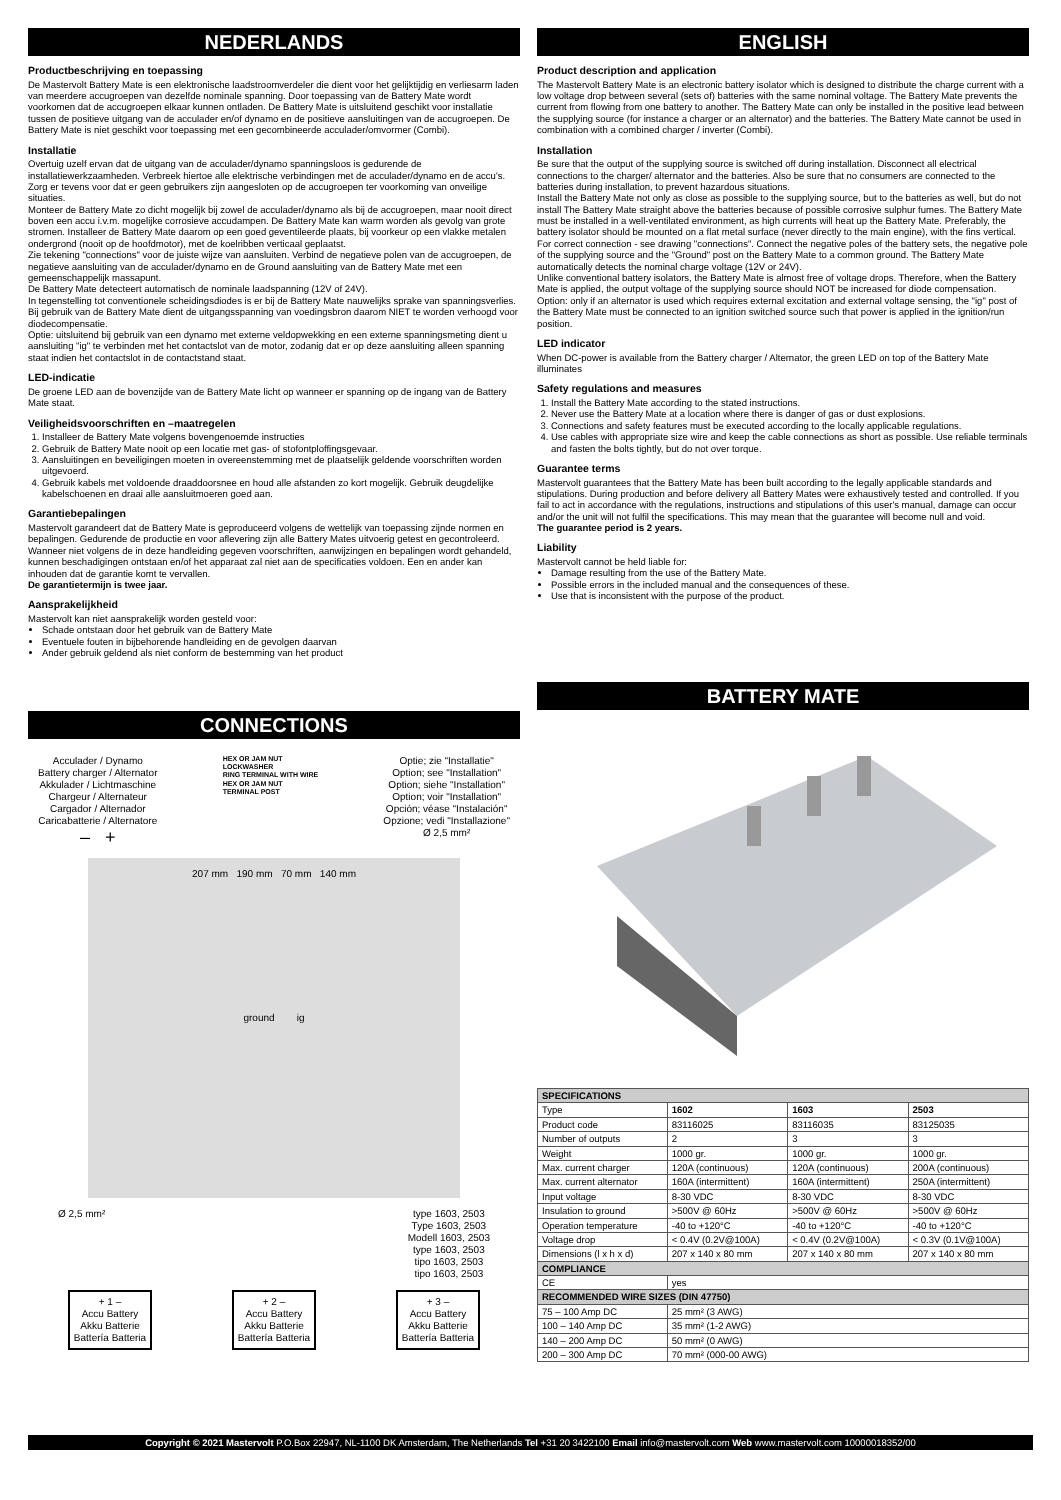NEDERLANDS
Productbeschrijving en toepassing
De Mastervolt Battery Mate is een elektronische laadstroomverdeler die dient voor het gelijktijdig en verliesarm laden van meerdere accugroepen van dezelfde nominale spanning. Door toepassing van de Battery Mate wordt voorkomen dat de accugroepen elkaar kunnen ontladen. De Battery Mate is uitsluitend geschikt voor installatie tussen de positieve uitgang van de acculader en/of dynamo en de positieve aansluitingen van de accugroepen. De Battery Mate is niet geschikt voor toepassing met een gecombineerde acculader/omvormer (Combi).
Installatie
Overtuig uzelf ervan dat de uitgang van de acculader/dynamo spanningsloos is gedurende de installatiewerkzaamheden. Verbreek hiertoe alle elektrische verbindingen met de acculader/dynamo en de accu's. Zorg er tevens voor dat er geen gebruikers zijn aangesloten op de accugroepen ter voorkoming van onveilige situaties.
Monteer de Battery Mate zo dicht mogelijk bij zowel de acculader/dynamo als bij de accugroepen, maar nooit direct boven een accu i.v.m. mogelijke corrosieve accudampen. De Battery Mate kan warm worden als gevolg van grote stromen. Installeer de Battery Mate daarom op een goed geventileerde plaats, bij voorkeur op een vlakke metalen ondergrond (nooit op de hoofdmotor), met de koelribben verticaal geplaatst.
Zie tekening "connections" voor de juiste wijze van aansluiten. Verbind de negatieve polen van de accugroepen, de negatieve aansluiting van de acculader/dynamo en de Ground aansluiting van de Battery Mate met een gemeenschappelijk massapunt.
De Battery Mate detecteert automatisch de nominale laadspanning (12V of 24V).
In tegenstelling tot conventionele scheidingsdiodes is er bij de Battery Mate nauwelijks sprake van spanningsverlies. Bij gebruik van de Battery Mate dient de uitgangsspanning van voedingsbron daarom NIET te worden verhoogd voor diodecompensatie.
Optie: uitsluitend bij gebruik van een dynamo met externe veldopwekking en een externe spanningsmeting dient u aansluiting "ig" te verbinden met het contactslot van de motor, zodanig dat er op deze aansluiting alleen spanning staat indien het contactslot in de contactstand staat.
LED-indicatie
De groene LED aan de bovenzijde van de Battery Mate licht op wanneer er spanning op de ingang van de Battery Mate staat.
Veiligheidsvoorschriften en –maatregelen
1. Installeer de Battery Mate volgens bovengenoemde instructies
2. Gebruik de Battery Mate nooit op een locatie met gas- of stofontploffingsgevaar.
3. Aansluitingen en beveiligingen moeten in overeenstemming met de plaatselijk geldende voorschriften worden uitgevoerd.
4. Gebruik kabels met voldoende draaddoorsnee en houd alle afstanden zo kort mogelijk. Gebruik deugdelijke kabelschoenen en draai alle aansluitmoeren goed aan.
Garantiebepalingen
Mastervolt garandeert dat de Battery Mate is geproduceerd volgens de wettelijk van toepassing zijnde normen en bepalingen. Gedurende de productie en voor aflevering zijn alle Battery Mates uitvoerig getest en gecontroleerd. Wanneer niet volgens de in deze handleiding gegeven voorschriften, aanwijzingen en bepalingen wordt gehandeld, kunnen beschadigingen ontstaan en/of het apparaat zal niet aan de specificaties voldoen. Een en ander kan inhouden dat de garantie komt te vervallen.
De garantietermijn is twee jaar.
Aansprakelijkheid
Mastervolt kan niet aansprakelijk worden gesteld voor:
Schade ontstaan door het gebruik van de Battery Mate
Eventuele fouten in bijbehorende handleiding en de gevolgen daarvan
Ander gebruik geldend als niet conform de bestemming van het product
CONNECTIONS
Acculader / Dynamo
Battery charger / Alternator
Akkulader / Lichtmaschine
Chargeur / Alternateur
Cargador / Alternador
Caricabatterie / Alternatore
– +
HEX OR JAM NUT
LOCKWASHER
RING TERMINAL WITH WIRE
HEX OR JAM NUT
TERMINAL POST
Optie; zie "Installatie"
Option; see "Installation"
Option; siehe "Installation"
Option; voir "Installation"
Opción; véase "Instalación"
Opzione; vedi "Installazione"
Ø 2,5 mm²
207 mm 190 mm 70 mm 140 mm
ground ig
Ø 2,5 mm² type 1603, 2503
Type 1603, 2503
Modell 1603, 2503
type 1603, 2503
tipo 1603, 2503
tipo 1603, 2503
+ 1 –
Accu Battery
Akku Batterie
Battería Batteria
+ 2 –
Accu Battery
Akku Batterie
Battería Batteria
+ 3 –
Accu Battery
Akku Batterie
Battería Batteria
ENGLISH
Product description and application
The Mastervolt Battery Mate is an electronic battery isolator which is designed to distribute the charge current with a low voltage drop between several (sets of) batteries with the same nominal voltage. The Battery Mate prevents the current from flowing from one battery to another. The Battery Mate can only be installed in the positive lead between the supplying source (for instance a charger or an alternator) and the batteries. The Battery Mate cannot be used in combination with a combined charger / inverter (Combi).
Installation
Be sure that the output of the supplying source is switched off during installation. Disconnect all electrical connections to the charger/ alternator and the batteries. Also be sure that no consumers are connected to the batteries during installation, to prevent hazardous situations.
Install the Battery Mate not only as close as possible to the supplying source, but to the batteries as well, but do not install The Battery Mate straight above the batteries because of possible corrosive sulphur fumes. The Battery Mate must be installed in a well-ventilated environment, as high currents will heat up the Battery Mate. Preferably, the battery isolator should be mounted on a flat metal surface (never directly to the main engine), with the fins vertical.
For correct connection - see drawing "connections". Connect the negative poles of the battery sets, the negative pole of the supplying source and the "Ground" post on the Battery Mate to a common ground. The Battery Mate automatically detects the nominal charge voltage (12V or 24V).
Unlike conventional battery isolators, the Battery Mate is almost free of voltage drops. Therefore, when the Battery Mate is applied, the output voltage of the supplying source should NOT be increased for diode compensation.
Option: only if an alternator is used which requires external excitation and external voltage sensing, the "ig" post of the Battery Mate must be connected to an ignition switched source such that power is applied in the ignition/run position.
LED indicator
When DC-power is available from the Battery charger / Alternator, the green LED on top of the Battery Mate illuminates
Safety regulations and measures
1. Install the Battery Mate according to the stated instructions.
2. Never use the Battery Mate at a location where there is danger of gas or dust explosions.
3. Connections and safety features must be executed according to the locally applicable regulations.
4. Use cables with appropriate size wire and keep the cable connections as short as possible. Use reliable terminals and fasten the bolts tightly, but do not over torque.
Guarantee terms
Mastervolt guarantees that the Battery Mate has been built according to the legally applicable standards and stipulations. During production and before delivery all Battery Mates were exhaustively tested and controlled. If you fail to act in accordance with the regulations, instructions and stipulations of this user's manual, damage can occur and/or the unit will not fulfil the specifications. This may mean that the guarantee will become null and void.
The guarantee period is 2 years.
Liability
Mastervolt cannot be held liable for:
Damage resulting from the use of the Battery Mate.
Possible errors in the included manual and the consequences of these.
Use that is inconsistent with the purpose of the product.
BATTERY MATE
| SPECIFICATIONS | | | |
| Type | 1602 | 1603 | 2503 |
| Product code | 83116025 | 83116035 | 83125035 |
| Number of outputs | 2 | 3 | 3 |
| Weight | 1000 gr. | 1000 gr. | 1000 gr. |
| Max. current charger | 120A (continuous) | 120A (continuous) | 200A (continuous) |
| Max. current alternator | 160A (intermittent) | 160A (intermittent) | 250A (intermittent) |
| Input voltage | 8-30 VDC | 8-30 VDC | 8-30 VDC |
| Insulation to ground | >500V @ 60Hz | >500V @ 60Hz | >500V @ 60Hz |
| Operation temperature | -40 to +120°C | -40 to +120°C | -40 to +120°C |
| Voltage drop | < 0.4V (0.2V@100A) | < 0.4V (0.2V@100A) | < 0.3V (0.1V@100A) |
| Dimensions (l x h x d) | 207 x 140 x 80 mm | 207 x 140 x 80 mm | 207 x 140 x 80 mm |
| COMPLIANCE | | | |
| CE | yes | | |
| RECOMMENDED WIRE SIZES (DIN 47750) | | | |
| 75 – 100 Amp DC | 25 mm² (3 AWG) | | |
| 100 – 140 Amp DC | 35 mm² (1-2 AWG) | | |
| 140 – 200 Amp DC | 50 mm² (0 AWG) | | |
| 200 – 300 Amp DC | 70 mm² (000-00 AWG) | | |
Copyright © 2021 Mastervolt P.O.Box 22947, NL-1100 DK Amsterdam, The Netherlands Tel +31 20 3422100 Email info@mastervolt.com Web www.mastervolt.com 10000018352/00